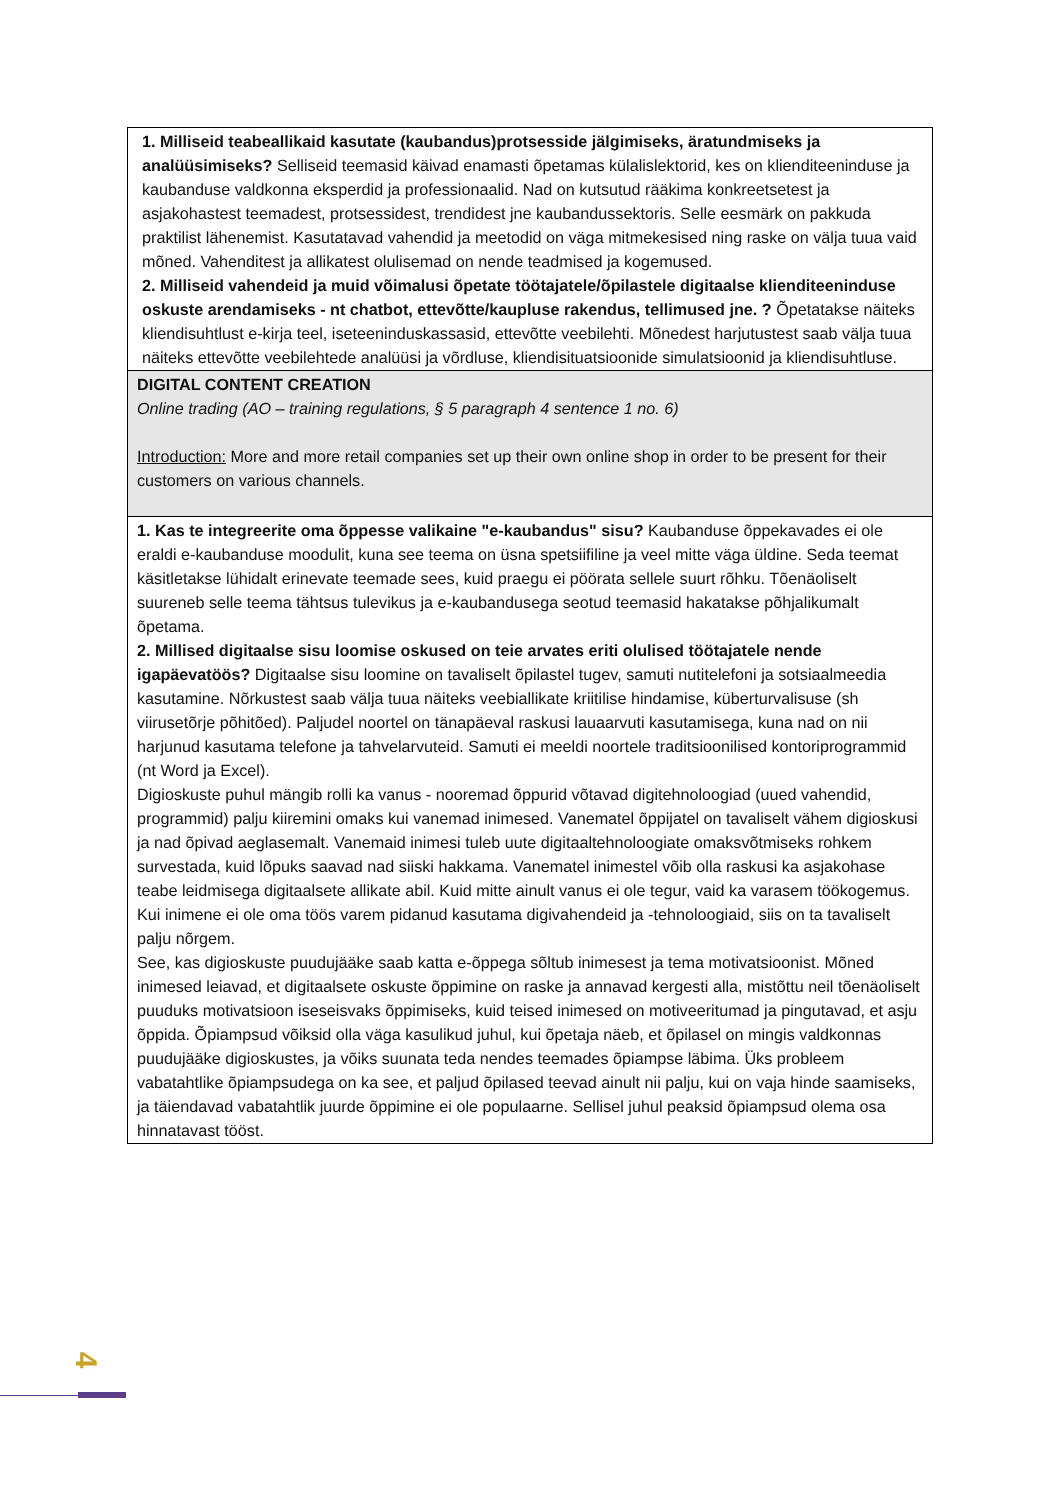| 1. Milliseid teabeallikaid kasutate (kaubandus)protsesside jälgimiseks, äratundmiseks ja analüüsimiseks? Selliseid teemasid käivad enamasti õpetamas külalislektorid, kes on klienditeeninduse ja kaubanduse valdkonna eksperdid ja professionaalid. Nad on kutsutud rääkima konkreetsetest ja asjakohastest teemadest, protsessidest, trendidest jne kaubandussektoris. Selle eesmärk on pakkuda praktilist lähenemist. Kasutatavad vahendid ja meetodid on väga mitmekesised ning raske on välja tuua vaid mõned. Vahenditest ja allikatest olulisemad on nende teadmised ja kogemused. 2. Milliseid vahendeid ja muid võimalusi õpetate töötajatele/õpilastele digitaalse klienditeeninduse oskuste arendamiseks - nt chatbot, ettevõtte/kaupluse rakendus, tellimused jne. ? Õpetatakse näiteks kliendisuhtlust e-kirja teel, iseteeninduskassasid, ettevõtte veebilehti. Mõnedest harjutustest saab välja tuua näiteks ettevõtte veebilehtede analüüsi ja võrdluse, kliendisituatsioonide simulatsioonid ja kliendisuhtluse. |
| DIGITAL CONTENT CREATION Online trading (AO – training regulations, § 5 paragraph 4 sentence 1 no. 6) Introduction: More and more retail companies set up their own online shop in order to be present for their customers on various channels. |
| 1. Kas te integreerite oma õppesse valikaine "e-kaubandus" sisu? Kaubanduse õppekavades ei ole eraldi e-kaubanduse moodulit, kuna see teema on üsna spetsiifiline ja veel mitte väga üldine. Seda teemat käsitletakse lühidalt erinevate teemade sees, kuid praegu ei pöörata sellele suurt rõhku. Tõenäoliselt suureneb selle teema tähtsus tulevikus ja e-kaubandusega seotud teemasid hakatakse põhjalikumalt õpetama. 2. Millised digitaalse sisu loomise oskused on teie arvates eriti olulised töötajatele nende igapäevatöös? Digitaalse sisu loomine on tavaliselt õpilastel tugev, samuti nutitelefoni ja sotsiaalmeedia kasutamine. Nõrkustest saab välja tuua näiteks veebiallikate kriitilise hindamise, küberturvalisuse (sh viirusetõrje põhitõed). Paljudel noortel on tänapäeval raskusi lauaarvuti kasutamisega, kuna nad on nii harjunud kasutama telefone ja tahvelarvuteid. Samuti ei meeldi noortele traditsioonilised kontoriprogrammid (nt Word ja Excel). Digioskuste puhul mängib rolli ka vanus - nooremad õppurid võtavad digitehnoloogiad (uued vahendid, programmid) palju kiiremini omaks kui vanemad inimesed. Vanematel õppijatel on tavaliselt vähem digioskusi ja nad õpivad aeglasemalt. Vanemaid inimesi tuleb uute digitaaltehnoloogiate omaksvõtmiseks rohkem survestada, kuid lõpuks saavad nad siiski hakkama. Vanematel inimestel võib olla raskusi ka asjakohase teabe leidmisega digitaalsete allikate abil. Kuid mitte ainult vanus ei ole tegur, vaid ka varasem töökogemus. Kui inimene ei ole oma töös varem pidanud kasutama digivahendeid ja -tehnoloogiaid, siis on ta tavaliselt palju nõrgem. See, kas digioskuste puudujääke saab katta e-õppega sõltub inimesest ja tema motivatsioonist. Mõned inimesed leiavad, et digitaalsete oskuste õppimine on raske ja annavad kergesti alla, mistõttu neil tõenäoliselt puuduks motivatsioon iseseisvaks õppimiseks, kuid teised inimesed on motiveeritumad ja pingutavad, et asju õppida. Õpiampsud võiksid olla väga kasulikud juhul, kui õpetaja näeb, et õpilasel on mingis valdkonnas puudujääke digioskustes, ja võiks suunata teda nendes teemades õpiampse läbima. Üks probleem vabatahtlike õpiampsudega on ka see, et paljud õpilased teevad ainult nii palju, kui on vaja hinde saamiseks, ja täiendavad vabatahtlik juurde õppimine ei ole populaarne. Sellisel juhul peaksid õpiampsud olema osa hinnatavast tööst. |
4